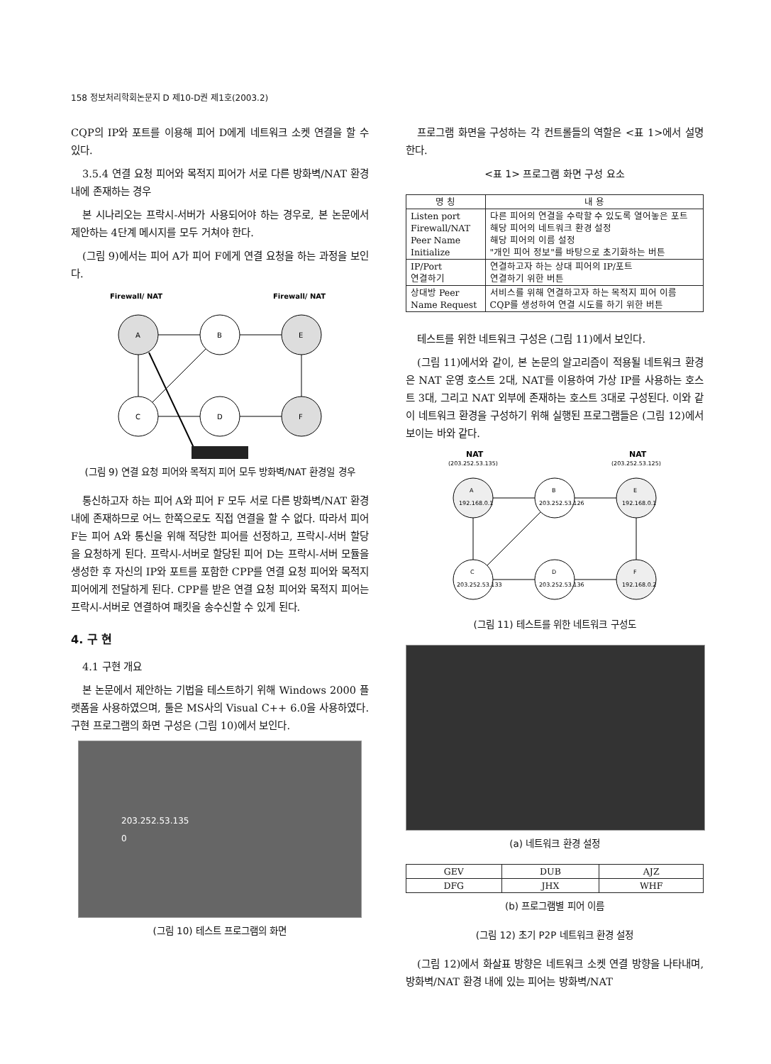158 정보처리학회논문지 D 제10-D권 제1호(2003.2)
CQP의 IP와 포트를 이용해 피어 D에게 네트워크 소켓 연결을 할 수 있다.
3.5.4 연결 요청 피어와 목적지 피어가 서로 다른 방화벽/NAT 환경 내에 존재하는 경우
본 시나리오는 프락시-서버가 사용되어야 하는 경우로, 본 논문에서 제안하는 4단계 메시지를 모두 거쳐야 한다.
(그림 9)에서는 피어 A가 피어 F에게 연결 요청을 하는 과정을 보인다.
Firewall/ NAT
Firewall/ NAT
A
B
E
C
D
F
(그림 9) 연결 요청 피어와 목적지 피어 모두 방화벽/NAT 환경일 경우
통신하고자 하는 피어 A와 피어 F 모두 서로 다른 방화벽/NAT 환경 내에 존재하므로 어느 한쪽으로도 직접 연결을 할 수 없다. 따라서 피어 F는 피어 A와 통신을 위해 적당한 피어를 선정하고, 프락시-서버 할당을 요청하게 된다. 프락시-서버로 할당된 피어 D는 프락시-서버 모듈을 생성한 후 자신의 IP와 포트를 포함한 CPP를 연결 요청 피어와 목적지 피어에게 전달하게 된다. CPP를 받은 연결 요청 피어와 목적지 피어는 프락시-서버로 연결하여 패킷을 송수신할 수 있게 된다.
4. 구 현
4.1 구현 개요
본 논문에서 제안하는 기법을 테스트하기 위해 Windows 2000 플랫폼을 사용하였으며, 툴은 MS사의 Visual C++ 6.0을 사용하였다. 구현 프로그램의 화면 구성은 (그림 10)에서 보인다.
203.252.53.135
0
(그림 10) 테스트 프로그램의 화면
프로그램 화면을 구성하는 각 컨트롤들의 역할은 <표 1>에서 설명한다.
<표 1> 프로그램 화면 구성 요소
| 명 칭 | 내 용 |
| --- | --- |
| Listen port Firewall/NAT Peer Name Initialize | 다른 피어의 연결을 수락할 수 있도록 열어놓은 포트 해당 피어의 네트워크 환경 설정 해당 피어의 이름 설정 "개인 피어 정보"를 바탕으로 초기화하는 버튼 |
| IP/Port 연결하기 | 연결하고자 하는 상대 피어의 IP/포트 연결하기 위한 버튼 |
| 상대방 Peer Name Request | 서비스를 위해 연결하고자 하는 목적지 피어 이름 CQP를 생성하여 연결 시도를 하기 위한 버튼 |
테스트를 위한 네트워크 구성은 (그림 11)에서 보인다.
(그림 11)에서와 같이, 본 논문의 알고리즘이 적용될 네트워크 환경은 NAT 운영 호스트 2대, NAT를 이용하여 가상 IP를 사용하는 호스트 3대, 그리고 NAT 외부에 존재하는 호스트 3대로 구성된다. 이와 같이 네트워크 환경을 구성하기 위해 실행된 프로그램들은 (그림 12)에서 보이는 바와 같다.
NAT
(203.252.53.135)
NAT
(203.252.53.125)
A
192.168.0.1
B
203.252.53.126
E
192.168.0.1
C
203.252.53.133
D
203.252.53.136
F
192.168.0.2
(그림 11) 테스트를 위한 네트워크 구성도
(a) 네트워크 환경 설정
| GEV | DUB | AJZ |
| DFG | JHX | WHF |
(b) 프로그램별 피어 이름
(그림 12) 초기 P2P 네트워크 환경 설정
(그림 12)에서 화살표 방향은 네트워크 소켓 연결 방향을 나타내며, 방화벽/NAT 환경 내에 있는 피어는 방화벽/NAT